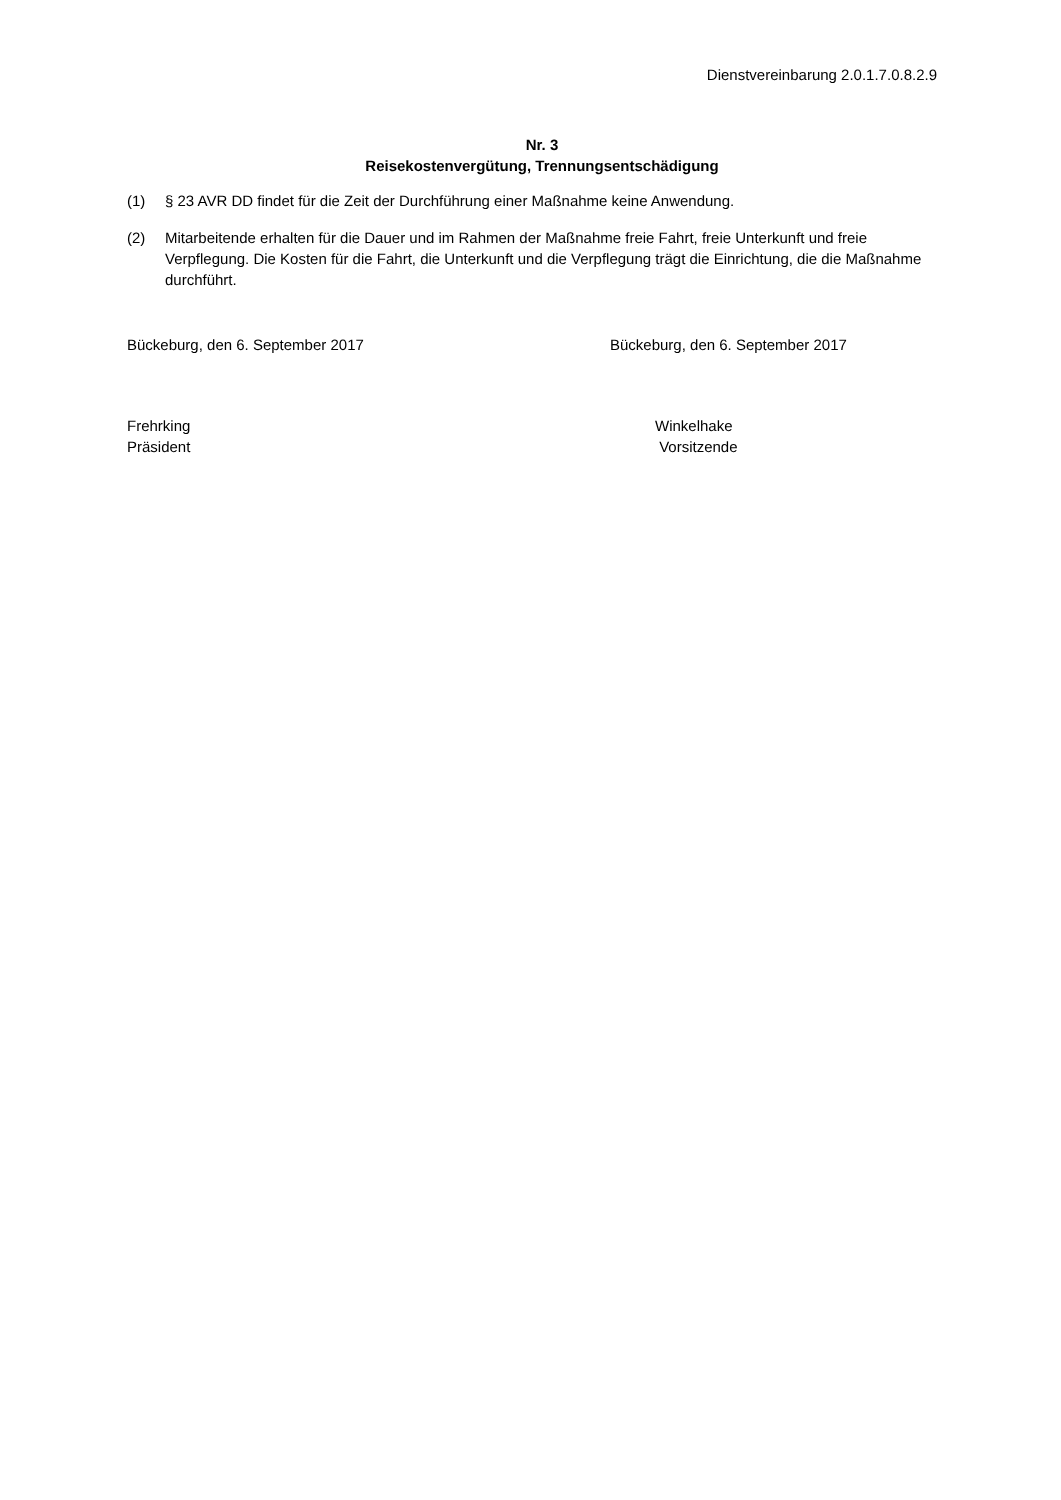Dienstvereinbarung 2.0.1.7.0.8.2.9
Nr. 3
Reisekostenvergütung, Trennungsentschädigung
(1) § 23 AVR DD findet für die Zeit der Durchführung einer Maßnahme keine Anwendung.
(2) Mitarbeitende erhalten für die Dauer und im Rahmen der Maßnahme freie Fahrt, freie Unterkunft und freie Verpflegung. Die Kosten für die Fahrt, die Unterkunft und die Verpflegung trägt die Einrichtung, die die Maßnahme durchführt.
Bückeburg, den 6. September 2017 Bückeburg, den 6. September 2017
Frehrking
Präsident
Winkelhake
Vorsitzende